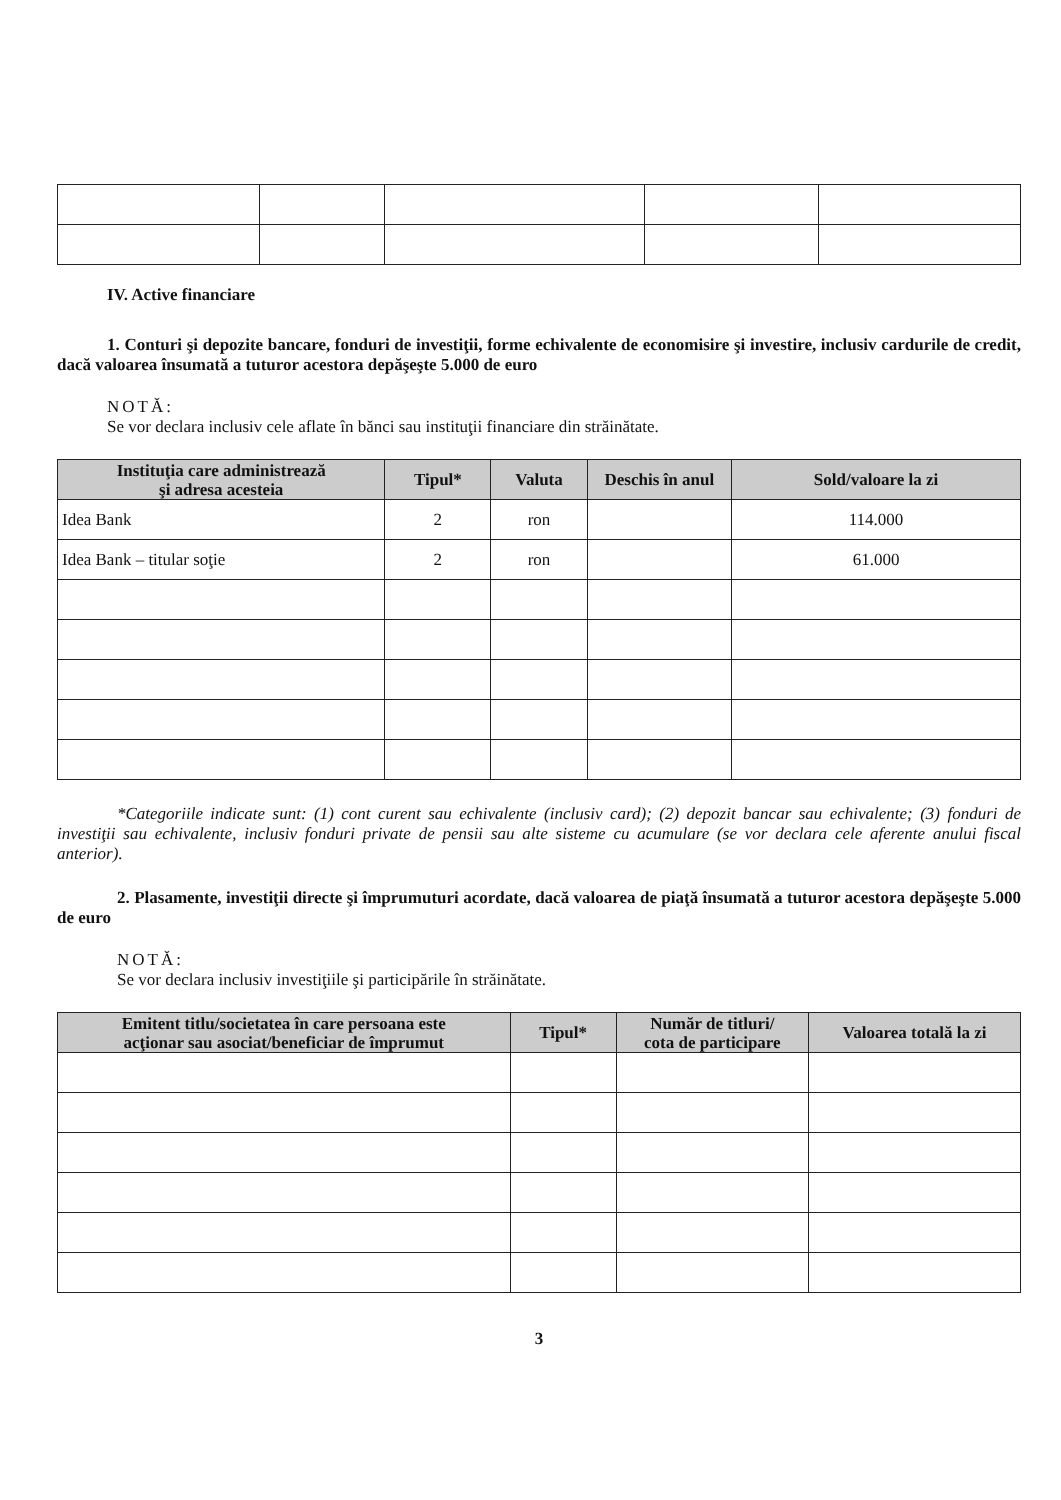IV. Active financiare
1. Conturi şi depozite bancare, fonduri de investiţii, forme echivalente de economisire şi investire, inclusiv cardurile de credit, dacă valoarea însumată a tuturor acestora depăşeşte 5.000 de euro
NOTĂ:
Se vor declara inclusiv cele aflate în bănci sau instituţii financiare din străinătate.
| Instituţia care administrează şi adresa acesteia | Tipul* | Valuta | Deschis în anul | Sold/valoare la zi |
| --- | --- | --- | --- | --- |
| Idea Bank | 2 | ron | | 114.000 |
| Idea Bank – titular soţie | 2 | ron | | 61.000 |
*Categoriile indicate sunt: (1) cont curent sau echivalente (inclusiv card); (2) depozit bancar sau echivalente; (3) fonduri de investiţii sau echivalente, inclusiv fonduri private de pensii sau alte sisteme cu acumulare (se vor declara cele aferente anului fiscal anterior).
2. Plasamente, investiţii directe şi împrumuturi acordate, dacă valoarea de piaţă însumată a tuturor acestora depăşeşte 5.000 de euro
NOTĂ:
Se vor declara inclusiv investiţiile şi participările în străinătate.
| Emitent titlu/societatea în care persoana este acţionar sau asociat/beneficiar de împrumut | Tipul* | Număr de titluri/ cota de participare | Valoarea totală la zi |
| --- | --- | --- | --- |
3